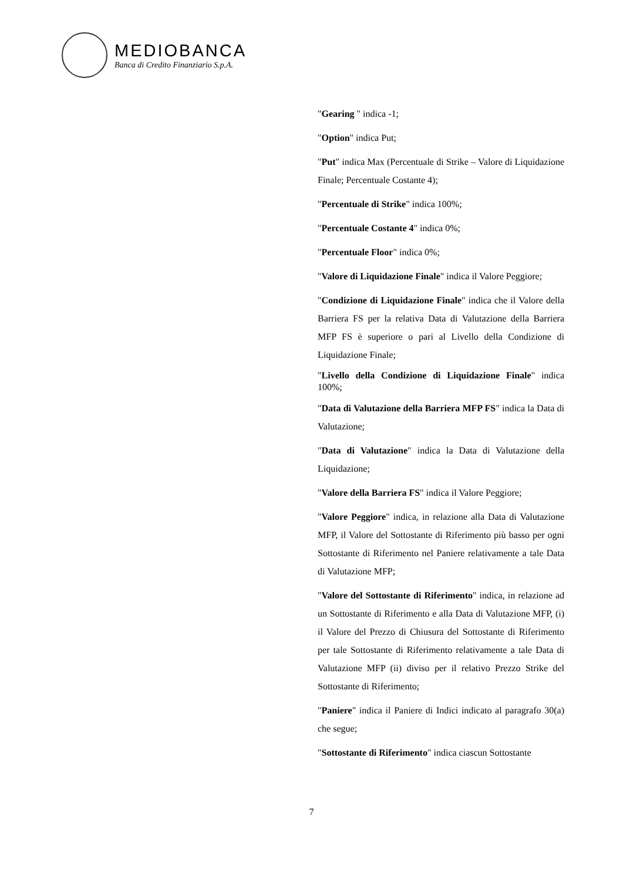MEDIOBANCA
Banca di Credito Finanziario S.p.A.
"Gearing " indica -1;
"Option" indica Put;
"Put" indica Max (Percentuale di Strike – Valore di Liquidazione Finale; Percentuale Costante 4);
"Percentuale di Strike" indica 100%;
"Percentuale Costante 4" indica 0%;
"Percentuale Floor" indica 0%;
"Valore di Liquidazione Finale" indica il Valore Peggiore;
"Condizione di Liquidazione Finale" indica che il Valore della Barriera FS per la relativa Data di Valutazione della Barriera MFP FS è superiore o pari al Livello della Condizione di Liquidazione Finale;
"Livello della Condizione di Liquidazione Finale" indica 100%;
"Data di Valutazione della Barriera MFP FS" indica la Data di Valutazione;
"Data di Valutazione" indica la Data di Valutazione della Liquidazione;
"Valore della Barriera FS" indica il Valore Peggiore;
"Valore Peggiore" indica, in relazione alla Data di Valutazione MFP, il Valore del Sottostante di Riferimento più basso per ogni Sottostante di Riferimento nel Paniere relativamente a tale Data di Valutazione MFP;
"Valore del Sottostante di Riferimento" indica, in relazione ad un Sottostante di Riferimento e alla Data di Valutazione MFP, (i) il Valore del Prezzo di Chiusura del Sottostante di Riferimento per tale Sottostante di Riferimento relativamente a tale Data di Valutazione MFP (ii) diviso per il relativo Prezzo Strike del Sottostante di Riferimento;
"Paniere" indica il Paniere di Indici indicato al paragrafo 30(a) che segue;
"Sottostante di Riferimento" indica ciascun Sottostante
7